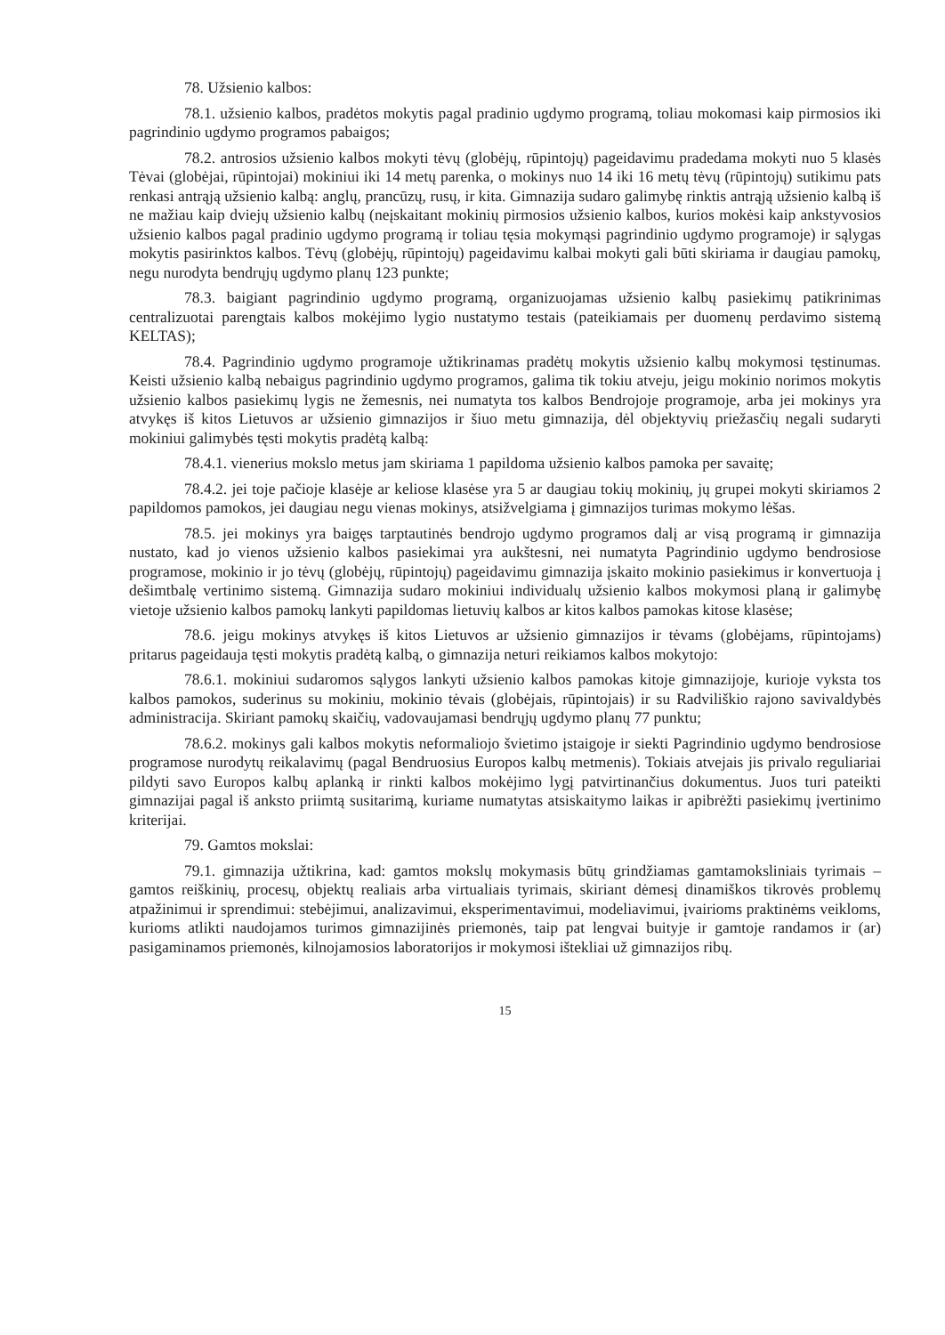78. Užsienio kalbos:
78.1. užsienio kalbos, pradėtos mokytis pagal pradinio ugdymo programą, toliau mokomasi kaip pirmosios iki pagrindinio ugdymo programos pabaigos;
78.2. antrosios užsienio kalbos mokyti tėvų (globėjų, rūpintojų) pageidavimu pradedama mokyti nuo 5 klasės Tėvai (globėjai, rūpintojai) mokiniui iki 14 metų parenka, o mokinys nuo 14 iki 16 metų tėvų (rūpintojų) sutikimu pats renkasi antrąją užsienio kalbą: anglų, prancūzų, rusų, ir kita. Gimnazija sudaro galimybę rinktis antrąją užsienio kalbą iš ne mažiau kaip dviejų užsienio kalbų (neįskaitant mokinių pirmosios užsienio kalbos, kurios mokėsi kaip ankstyvosios užsienio kalbos pagal pradinio ugdymo programą ir toliau tęsia mokymąsi pagrindinio ugdymo programoje) ir sąlygas mokytis pasirinktos kalbos. Tėvų (globėjų, rūpintojų) pageidavimu kalbai mokyti gali būti skiriama ir daugiau pamokų, negu nurodyta bendrųjų ugdymo planų 123 punkte;
78.3. baigiant pagrindinio ugdymo programą, organizuojamas užsienio kalbų pasiekimų patikrinimas centralizuotai parengtais kalbos mokėjimo lygio nustatymo testais (pateikiamais per duomenų perdavimo sistemą KELTAS);
78.4. Pagrindinio ugdymo programoje užtikrinamas pradėtų mokytis užsienio kalbų mokymosi tęstinumas. Keisti užsienio kalbą nebaigus pagrindinio ugdymo programos, galima tik tokiu atveju, jeigu mokinio norimos mokytis užsienio kalbos pasiekimų lygis ne žemesnis, nei numatyta tos kalbos Bendrojoje programoje, arba jei mokinys yra atvykęs iš kitos Lietuvos ar užsienio gimnazijos ir šiuo metu gimnazija, dėl objektyvių priežasčių negali sudaryti mokiniui galimybės tęsti mokytis pradėtą kalbą:
78.4.1. vienerius mokslo metus jam skiriama 1 papildoma užsienio kalbos pamoka per savaitę;
78.4.2. jei toje pačioje klasėje ar keliose klasėse yra 5 ar daugiau tokių mokinių, jų grupei mokyti skiriamos 2 papildomos pamokos, jei daugiau negu vienas mokinys, atsižvelgiama į gimnazijos turimas mokymo lėšas.
78.5. jei mokinys yra baigęs tarptautinės bendrojo ugdymo programos dalį ar visą programą ir gimnazija nustato, kad jo vienos užsienio kalbos pasiekimai yra aukštesni, nei numatyta Pagrindinio ugdymo bendrosiose programose, mokinio ir jo tėvų (globėjų, rūpintojų) pageidavimu gimnazija įskaito mokinio pasiekimus ir konvertuoja į dešimtbalę vertinimo sistemą. Gimnazija sudaro mokiniui individualų užsienio kalbos mokymosi planą ir galimybę vietoje užsienio kalbos pamokų lankyti papildomas lietuvių kalbos ar kitos kalbos pamokas kitose klasėse;
78.6. jeigu mokinys atvykęs iš kitos Lietuvos ar užsienio gimnazijos ir tėvams (globėjams, rūpintojams) pritarus pageidauja tęsti mokytis pradėtą kalbą, o gimnazija neturi reikiamos kalbos mokytojo:
78.6.1. mokiniui sudaromos sąlygos lankyti užsienio kalbos pamokas kitoje gimnazijoje, kurioje vyksta tos kalbos pamokos, suderinus su mokiniu, mokinio tėvais (globėjais, rūpintojais) ir su Radviliškio rajono savivaldybės administracija. Skiriant pamokų skaičių, vadovaujamasi bendrųjų ugdymo planų 77 punktu;
78.6.2. mokinys gali kalbos mokytis neformaliojo švietimo įstaigoje ir siekti Pagrindinio ugdymo bendrosiose programose nurodytų reikalavimų (pagal Bendruosius Europos kalbų metmenis). Tokiais atvejais jis privalo reguliariai pildyti savo Europos kalbų aplanką ir rinkti kalbos mokėjimo lygį patvirtinančius dokumentus. Juos turi pateikti gimnazijai pagal iš anksto priimtą susitarimą, kuriame numatytas atsiskaitymo laikas ir apibrėžti pasiekimų įvertinimo kriterijai.
79. Gamtos mokslai:
79.1. gimnazija užtikrina, kad: gamtos mokslų mokymasis būtų grindžiamas gamtamoksliniais tyrimais – gamtos reiškinių, procesų, objektų realiais arba virtualiais tyrimais, skiriant dėmesį dinamiškos tikrovės problemų atpažinimui ir sprendimui: stebėjimui, analizavimui, eksperimentavimui, modeliavimui, įvairioms praktinėms veikloms, kurioms atlikti naudojamos turimos gimnazijinės priemonės, taip pat lengvai buityje ir gamtoje randamos ir (ar) pasigaminamos priemonės, kilnojamosios laboratorijos ir mokymosi ištekliai už gimnazijos ribų.
15